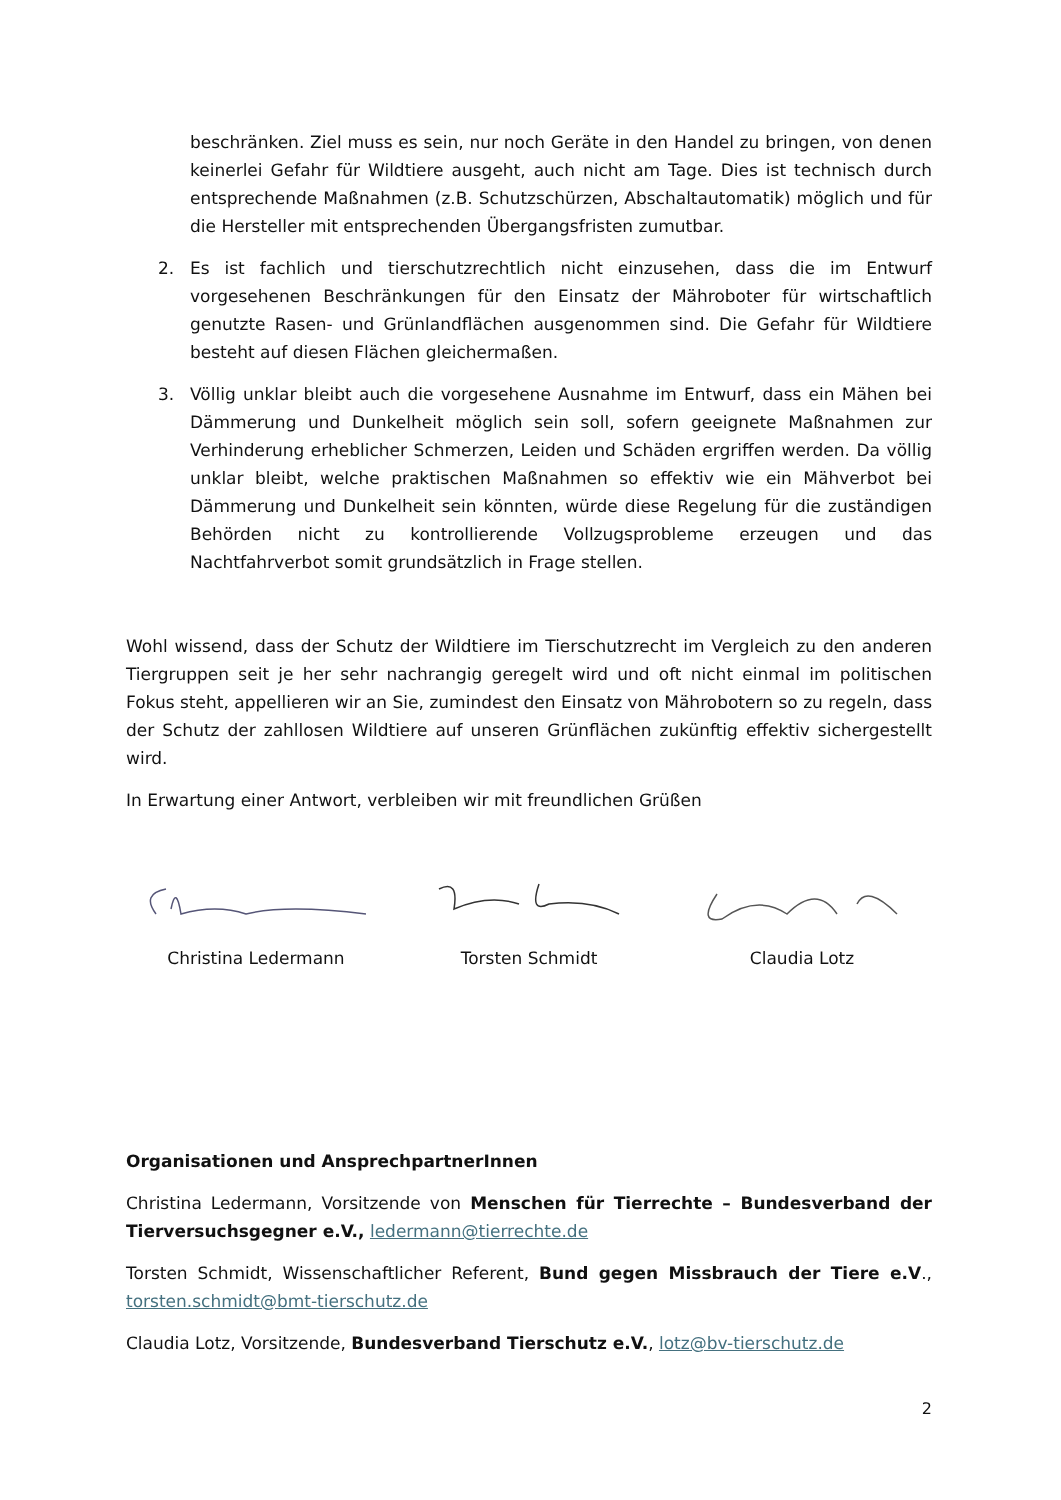beschränken. Ziel muss es sein, nur noch Geräte in den Handel zu bringen, von denen keinerlei Gefahr für Wildtiere ausgeht, auch nicht am Tage. Dies ist technisch durch entsprechende Maßnahmen (z.B. Schutzschürzen, Abschaltautomatik) möglich und für die Hersteller mit entsprechenden Übergangsfristen zumutbar.
2. Es ist fachlich und tierschutzrechtlich nicht einzusehen, dass die im Entwurf vorgesehenen Beschränkungen für den Einsatz der Mähroboter für wirtschaftlich genutzte Rasen- und Grünlandflächen ausgenommen sind. Die Gefahr für Wildtiere besteht auf diesen Flächen gleichermaßen.
3. Völlig unklar bleibt auch die vorgesehene Ausnahme im Entwurf, dass ein Mähen bei Dämmerung und Dunkelheit möglich sein soll, sofern geeignete Maßnahmen zur Verhinderung erheblicher Schmerzen, Leiden und Schäden ergriffen werden. Da völlig unklar bleibt, welche praktischen Maßnahmen so effektiv wie ein Mähverbot bei Dämmerung und Dunkelheit sein könnten, würde diese Regelung für die zuständigen Behörden nicht zu kontrollierende Vollzugsprobleme erzeugen und das Nachtfahrverbot somit grundsätzlich in Frage stellen.
Wohl wissend, dass der Schutz der Wildtiere im Tierschutzrecht im Vergleich zu den anderen Tiergruppen seit je her sehr nachrangig geregelt wird und oft nicht einmal im politischen Fokus steht, appellieren wir an Sie, zumindest den Einsatz von Mährobotern so zu regeln, dass der Schutz der zahllosen Wildtiere auf unseren Grünflächen zukünftig effektiv sichergestellt wird.
In Erwartung einer Antwort, verbleiben wir mit freundlichen Grüßen
Christina Ledermann Torsten Schmidt Claudia Lotz
Organisationen und AnsprechpartnerInnen
Christina Ledermann, Vorsitzende von Menschen für Tierrechte – Bundesverband der Tierversuchsgegner e.V., ledermann@tierrechte.de
Torsten Schmidt, Wissenschaftlicher Referent, Bund gegen Missbrauch der Tiere e.V., torsten.schmidt@bmt-tierschutz.de
Claudia Lotz, Vorsitzende, Bundesverband Tierschutz e.V., lotz@bv-tierschutz.de
2